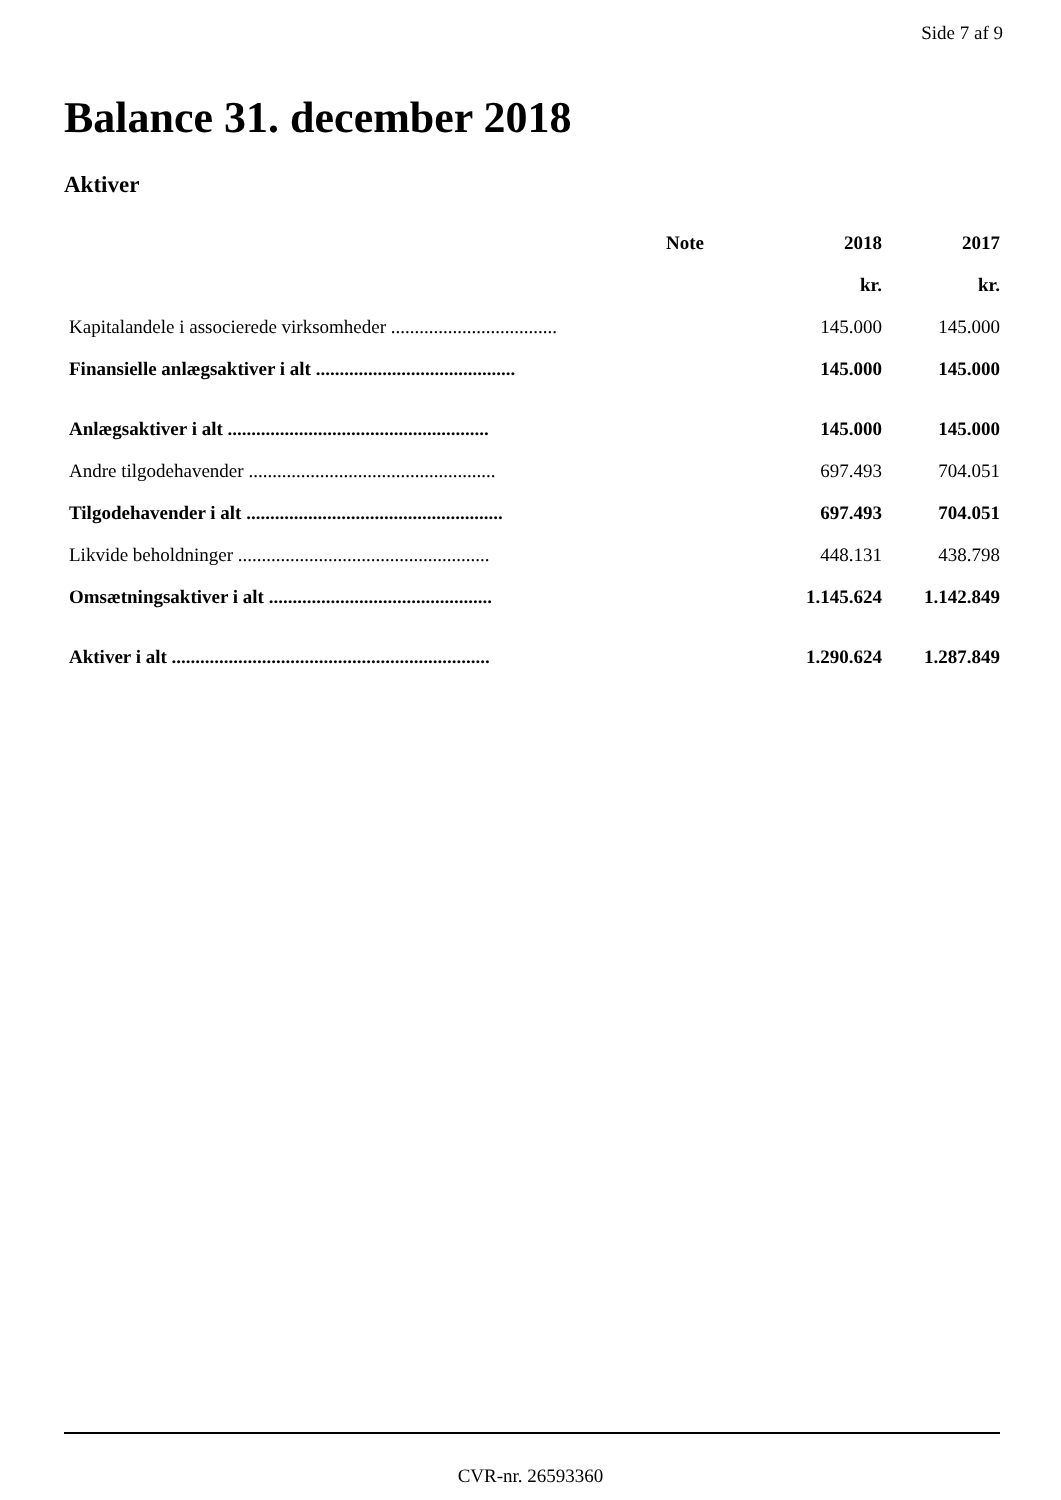Side 7 af 9
Balance 31. december 2018
Aktiver
| | Note | 2018 | 2017 |
| --- | --- | --- | --- |
| | | kr. | kr. |
| Kapitalandele i associerede virksomheder ................................... | | 145.000 | 145.000 |
| Finansielle anlægsaktiver i alt .......................................... | | 145.000 | 145.000 |
| Anlægsaktiver i alt ....................................................... | | 145.000 | 145.000 |
| Andre tilgodehavender .................................................... | | 697.493 | 704.051 |
| Tilgodehavender i alt ...................................................... | | 697.493 | 704.051 |
| Likvide beholdninger ..................................................... | | 448.131 | 438.798 |
| Omsætningsaktiver i alt ............................................... | | 1.145.624 | 1.142.849 |
| Aktiver i alt ................................................................... | | 1.290.624 | 1.287.849 |
CVR-nr. 26593360